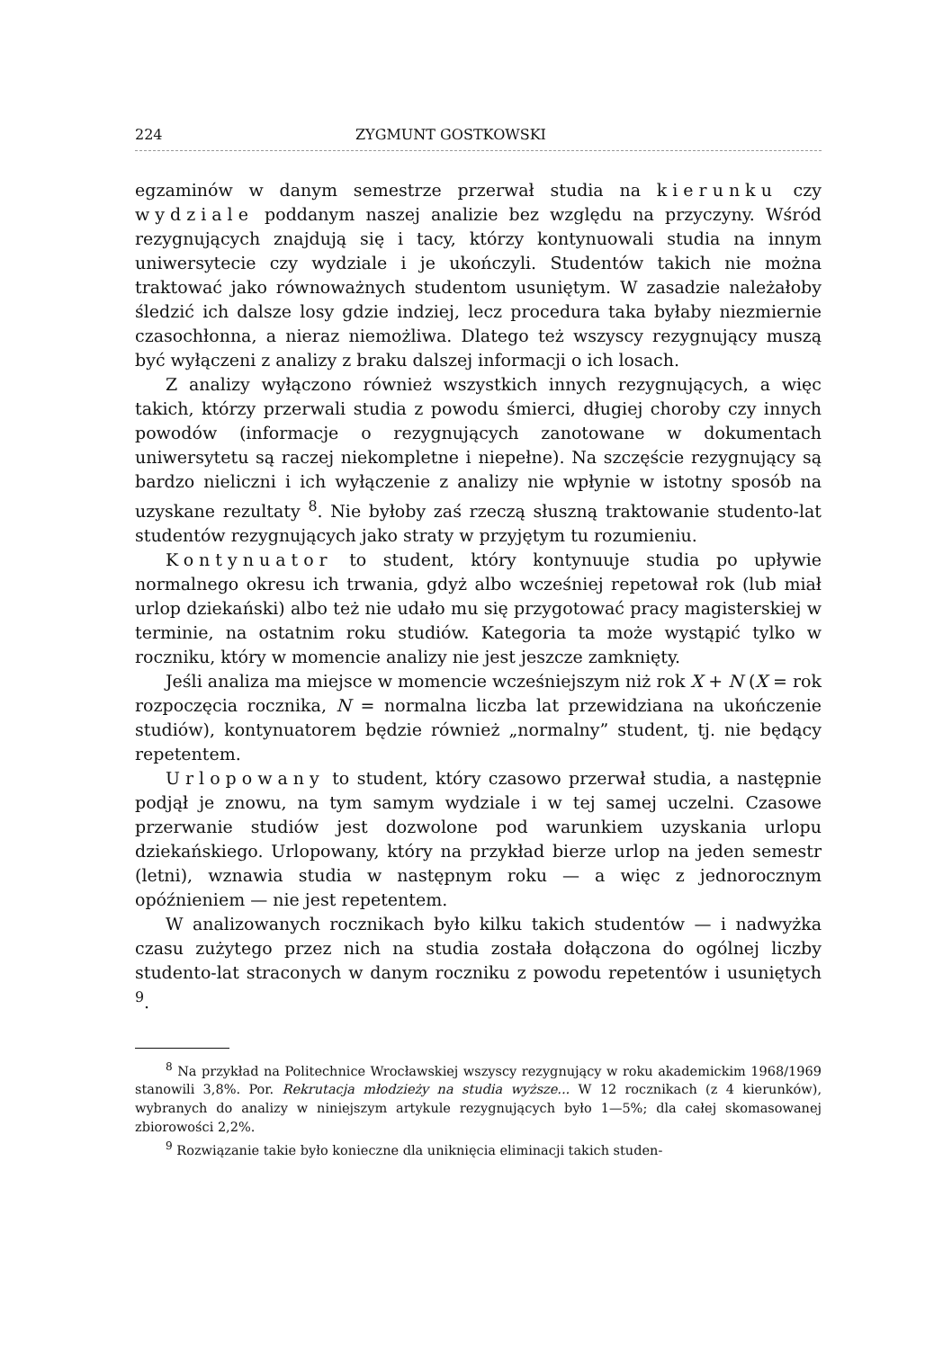224 ZYGMUNT GOSTKOWSKI
egzaminów w danym semestrze przerwał studia na kierunku czy wydziale poddanym naszej analizie bez względu na przyczyny. Wśród rezygnujących znajdują się i tacy, którzy kontynuowali studia na innym uniwersytecie czy wydziale i je ukończyli. Studentów takich nie można traktować jako równoważnych studentom usuniętym. W zasadzie należałoby śledzić ich dalsze losy gdzie indziej, lecz procedura taka byłaby niezmiernie czasochłonna, a nieraz niemożliwa. Dlatego też wszyscy rezygnujący muszą być wyłączeni z analizy z braku dalszej informacji o ich losach.
Z analizy wyłączono również wszystkich innych rezygnujących, a więc takich, którzy przerwali studia z powodu śmierci, długiej choroby czy innych powodów (informacje o rezygnujących zanotowane w dokumentach uniwersytetu są raczej niekompletne i niepełne). Na szczęście rezygnujący są bardzo nieliczni i ich wyłączenie z analizy nie wpłynie w istotny sposób na uzyskane rezultaty <sup>8</sup>. Nie byłoby zaś rzeczą słuszną traktowanie studento-lat studentów rezygnujących jako straty w przyjętym tu rozumieniu.
Kontynuator to student, który kontynuuje studia po upływie normalnego okresu ich trwania, gdyż albo wcześniej repetował rok (lub miał urlop dziekański) albo też nie udało mu się przygotować pracy magisterskiej w terminie, na ostatnim roku studiów. Kategoria ta może wystąpić tylko w roczniku, który w momencie analizy nie jest jeszcze zamknięty.
Jeśli analiza ma miejsce w momencie wcześniejszym niż rok X + N (X = rok rozpoczęcia rocznika, N = normalna liczba lat przewidziana na ukończenie studiów), kontynuatorem będzie również „normalny” student, tj. nie będący repetentem.
Urlopowany to student, który czasowo przerwał studia, a następnie podjął je znowu, na tym samym wydziale i w tej samej uczelni. Czasowe przerwanie studiów jest dozwolone pod warunkiem uzyskania urlopu dziekańskiego. Urlopowany, który na przykład bierze urlop na jeden semestr (letni), wznawia studia w następnym roku — a więc z jednorocznym opóźnieniem — nie jest repetentem.
W analizowanych rocznikach było kilku takich studentów — i nadwyżka czasu zużytego przez nich na studia została dołączona do ogólnej liczby studento-lat straconych w danym roczniku z powodu repetentów i usuniętych <sup>9</sup>.
<sup>8</sup> Na przykład na Politechnice Wrocławskiej wszyscy rezygnujący w roku akademickim 1968/1969 stanowili 3,8%. Por. Rekrutacja młodzieży na studia wyższe... W 12 rocznikach (z 4 kierunków), wybranych do analizy w niniejszym artykule rezygnujących było 1—5%; dla całej skomasowanej zbiorowości 2,2%.
<sup>9</sup> Rozwiązanie takie było konieczne dla uniknięcia eliminacji takich studen-